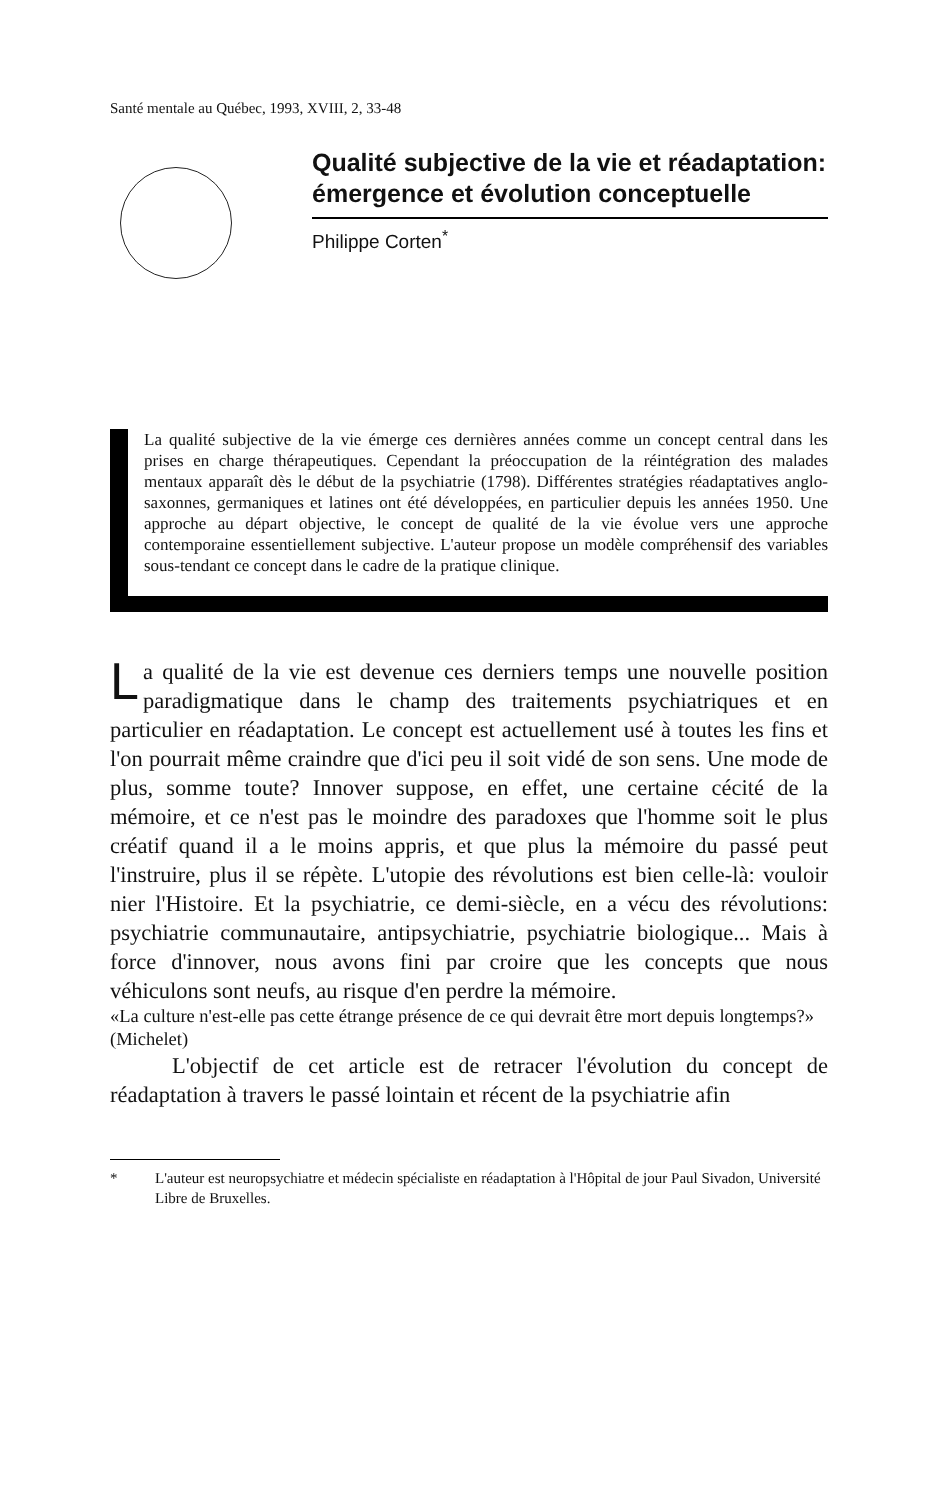Santé mentale au Québec, 1993, XVIII, 2, 33-48
Qualité subjective de la vie et réadaptation: émergence et évolution conceptuelle
Philippe Corten<sup>*</sup>
La qualité subjective de la vie émerge ces dernières années comme un concept central dans les prises en charge thérapeutiques. Cependant la préoccupation de la réintégration des malades mentaux apparaît dès le début de la psychiatrie (1798). Différentes stratégies réadaptatives anglo-saxonnes, germaniques et latines ont été développées, en particulier depuis les années 1950. Une approche au départ objective, le concept de qualité de la vie évolue vers une approche contemporaine essentiellement subjective. L'auteur propose un modèle compréhensif des variables sous-tendant ce concept dans le cadre de la pratique clinique.
La qualité de la vie est devenue ces derniers temps une nouvelle position paradigmatique dans le champ des traitements psychiatriques et en particulier en réadaptation. Le concept est actuellement usé à toutes les fins et l'on pourrait même craindre que d'ici peu il soit vidé de son sens. Une mode de plus, somme toute? Innover suppose, en effet, une certaine cécité de la mémoire, et ce n'est pas le moindre des paradoxes que l'homme soit le plus créatif quand il a le moins appris, et que plus la mémoire du passé peut l'instruire, plus il se répète. L'utopie des révolutions est bien celle-là: vouloir nier l'Histoire. Et la psychiatrie, ce demi-siècle, en a vécu des révolutions: psychiatrie communautaire, antipsychiatrie, psychiatrie biologique... Mais à force d'innover, nous avons fini par croire que les concepts que nous véhiculons sont neufs, au risque d'en perdre la mémoire.
«La culture n'est-elle pas cette étrange présence de ce qui devrait être mort depuis longtemps?» (Michelet)
L'objectif de cet article est de retracer l'évolution du concept de réadaptation à travers le passé lointain et récent de la psychiatrie afin
* L'auteur est neuropsychiatre et médecin spécialiste en réadaptation à l'Hôpital de jour Paul Sivadon, Université Libre de Bruxelles.